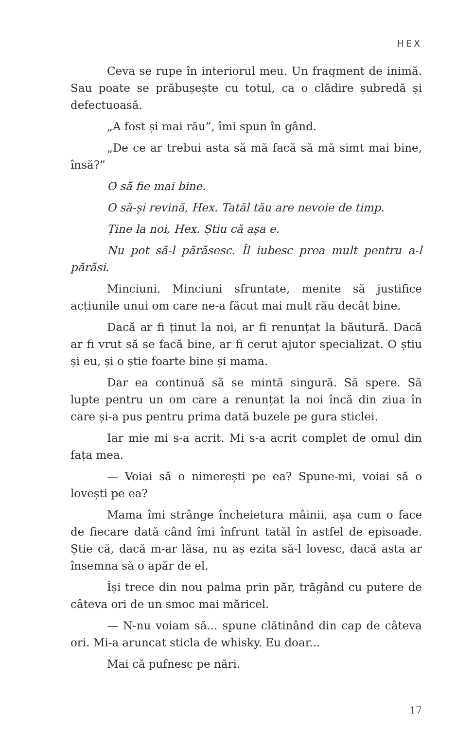HEX
Ceva se rupe în interiorul meu. Un fragment de inimă. Sau poate se prăbușește cu totul, ca o clădire șubredă și defectuoasă.
„A fost și mai rău”, îmi spun în gând.
„De ce ar trebui asta să mă facă să mă simt mai bine, însă?”
O să fie mai bine.
O să-și revină, Hex. Tatăl tău are nevoie de timp.
Ține la noi, Hex. Știu că așa e.
Nu pot să-l părăsesc. Îl iubesc prea mult pentru a-l părăsi.
Minciuni. Minciuni sfruntate, menite să justifice acțiunile unui om care ne-a făcut mai mult rău decât bine.
Dacă ar fi ținut la noi, ar fi renunțat la băutură. Dacă ar fi vrut să se facă bine, ar fi cerut ajutor specializat. O știu și eu, și o știe foarte bine și mama.
Dar ea continuă să se mintă singură. Să spere. Să lupte pentru un om care a renunțat la noi încă din ziua în care și-a pus pentru prima dată buzele pe gura sticlei.
Iar mie mi s-a acrit. Mi s-a acrit complet de omul din fața mea.
— Voiai să o nimerești pe ea? Spune-mi, voiai să o lovești pe ea?
Mama îmi strânge încheietura mâinii, așa cum o face de fiecare dată când îmi înfrunt tatăl în astfel de episoade. Știe că, dacă m-ar lăsa, nu aș ezita să-l lovesc, dacă asta ar însemna să o apăr de el.
Își trece din nou palma prin păr, trăgând cu putere de câteva ori de un smoc mai măricel.
— N-nu voiam să... spune clătinând din cap de câteva ori. Mi-a aruncat sticla de whisky. Eu doar...
Mai că pufnesc pe nări.
17